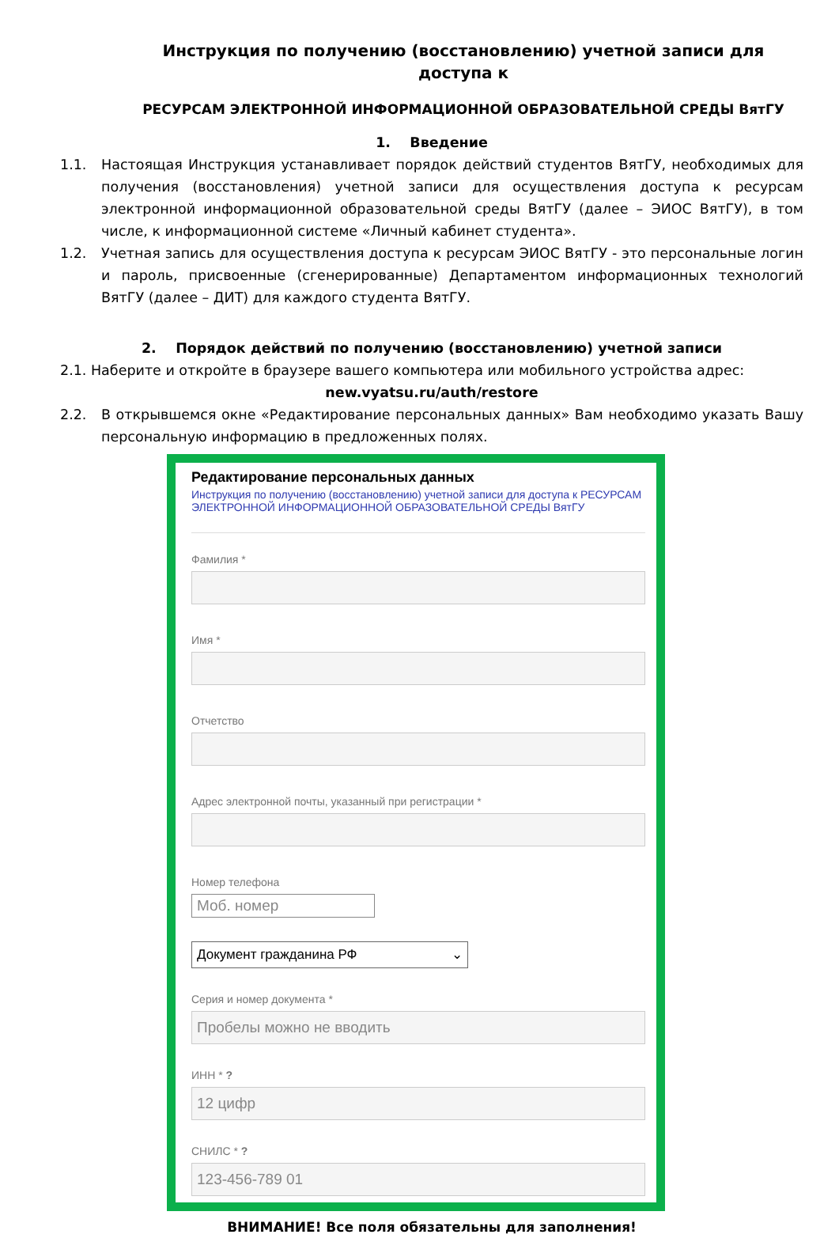Инструкция по получению (восстановлению) учетной записи для доступа к
РЕСУРСАМ ЭЛЕКТРОННОЙ ИНФОРМАЦИОННОЙ ОБРАЗОВАТЕЛЬНОЙ СРЕДЫ ВятГУ
1. Введение
1.1. Настоящая Инструкция устанавливает порядок действий студентов ВятГУ, необходимых для получения (восстановления) учетной записи для осуществления доступа к ресурсам электронной информационной образовательной среды ВятГУ (далее – ЭИОС ВятГУ), в том числе, к информационной системе «Личный кабинет студента».
1.2. Учетная запись для осуществления доступа к ресурсам ЭИОС ВятГУ - это персональные логин и пароль, присвоенные (сгенерированные) Департаментом информационных технологий ВятГУ (далее – ДИТ) для каждого студента ВятГУ.
2. Порядок действий по получению (восстановлению) учетной записи
2.1. Наберите и откройте в браузере вашего компьютера или мобильного устройства адрес:
new.vyatsu.ru/auth/restore
2.2. В открывшемся окне «Редактирование персональных данных» Вам необходимо указать Вашу персональную информацию в предложенных полях.
Редактирование персональных данных
Инструкция по получению (восстановлению) учетной записи для доступа к РЕСУРСАМ ЭЛЕКТРОННОЙ ИНФОРМАЦИОННОЙ ОБРАЗОВАТЕЛЬНОЙ СРЕДЫ ВятГУ
Фамилия *
Имя *
Отчетство
Адрес электронной почты, указанный при регистрации *
Номер телефона
Моб. номер
Документ гражданина РФ ⌄
Серия и номер документа *
Пробелы можно не вводить
ИНН * ?
12 цифр
СНИЛС * ?
123-456-789 01
ВНИМАНИЕ! Все поля обязательны для заполнения!